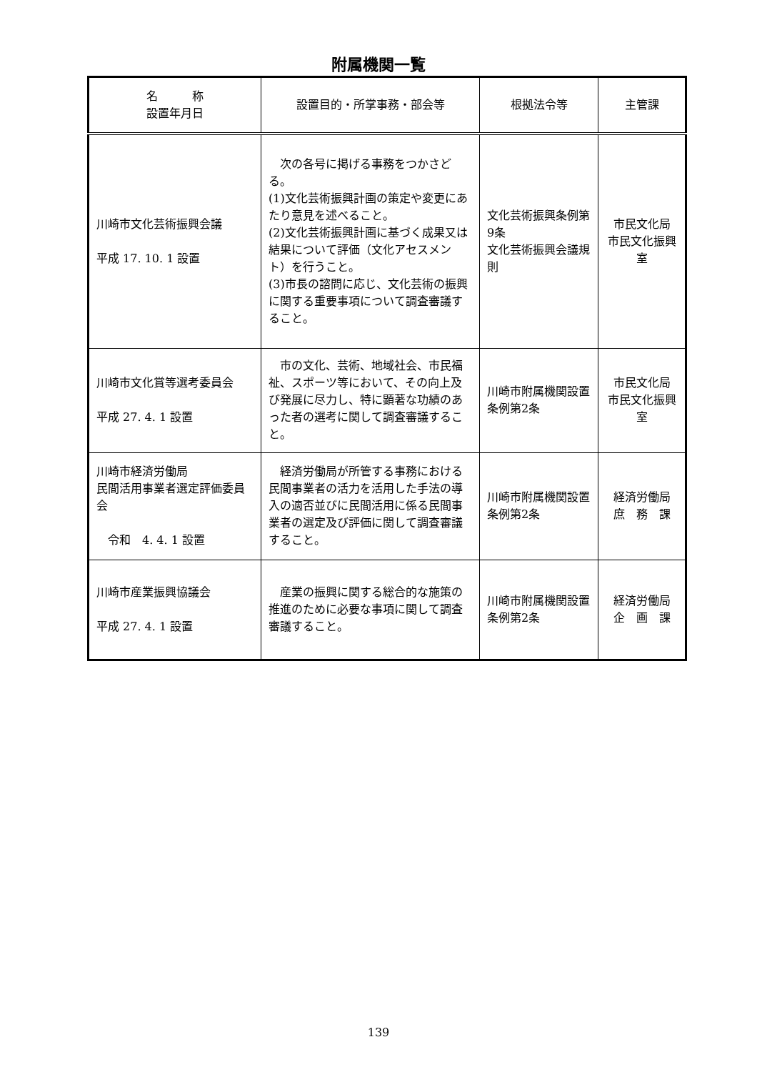附属機関一覧
| 名 称 設置年月日 | 設置目的・所掌事務・部会等 | 根拠法令等 | 主管課 |
| --- | --- | --- | --- |
| 川崎市文化芸術振興会議 平成 17. 10. 1 設置 | 次の各号に掲げる事務をつかさどる。 (1)文化芸術振興計画の策定や変更にあたり意見を述べること。 (2)文化芸術振興計画に基づく成果又は結果について評価（文化アセスメント）を行うこと。 (3)市長の諮問に応じ、文化芸術の振興に関する重要事項について調査審議すること。 | 文化芸術振興条例第9条 文化芸術振興会議規則 | 市民文化局 市民文化振興室 |
| 川崎市文化賞等選考委員会 平成 27. 4. 1 設置 | 市の文化、芸術、地域社会、市民福祉、スポーツ等において、その向上及び発展に尽力し、特に顕著な功績のあった者の選考に関して調査審議すること。 | 川崎市附属機関設置条例第2条 | 市民文化局 市民文化振興室 |
| 川崎市経済労働局 民間活用事業者選定評価委員会 令和 4. 4. 1 設置 | 経済労働局が所管する事務における民間事業者の活力を活用した手法の導入の適否並びに民間活用に係る民間事業者の選定及び評価に関して調査審議すること。 | 川崎市附属機関設置条例第2条 | 経済労働局 庶 務 課 |
| 川崎市産業振興協議会 平成 27. 4. 1 設置 | 産業の振興に関する総合的な施策の推進のために必要な事項に関して調査審議すること。 | 川崎市附属機関設置条例第2条 | 経済労働局 企 画 課 |
139